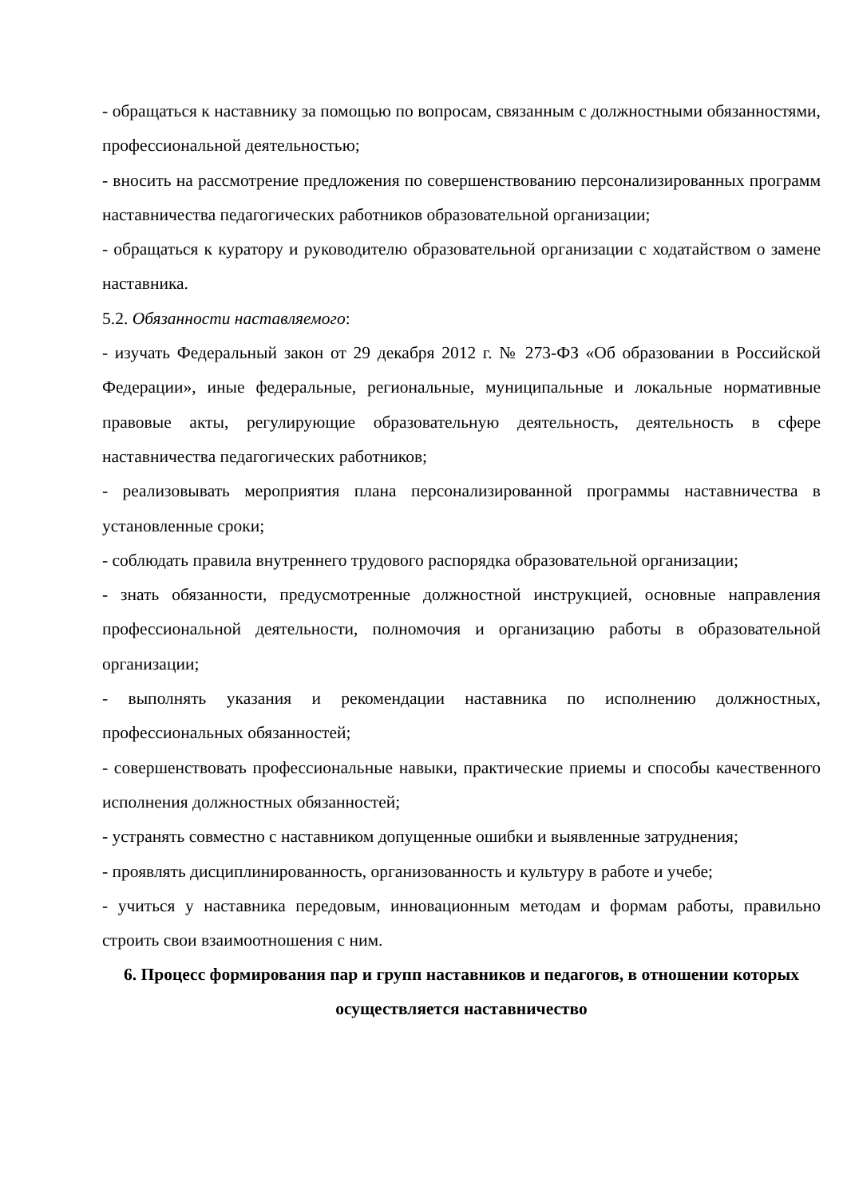- обращаться к наставнику за помощью по вопросам, связанным с должностными обязанностями, профессиональной деятельностью;
- вносить на рассмотрение предложения по совершенствованию персонализированных программ наставничества педагогических работников образовательной организации;
- обращаться к куратору и руководителю образовательной организации с ходатайством о замене наставника.
5.2. Обязанности наставляемого:
- изучать Федеральный закон от 29 декабря 2012 г. № 273-ФЗ «Об образовании в Российской Федерации», иные федеральные, региональные, муниципальные и локальные нормативные правовые акты, регулирующие образовательную деятельность, деятельность в сфере наставничества педагогических работников;
- реализовывать мероприятия плана персонализированной программы наставничества в установленные сроки;
- соблюдать правила внутреннего трудового распорядка образовательной организации;
- знать обязанности, предусмотренные должностной инструкцией, основные направления профессиональной деятельности, полномочия и организацию работы в образовательной организации;
- выполнять указания и рекомендации наставника по исполнению должностных, профессиональных обязанностей;
- совершенствовать профессиональные навыки, практические приемы и способы качественного исполнения должностных обязанностей;
- устранять совместно с наставником допущенные ошибки и выявленные затруднения;
- проявлять дисциплинированность, организованность и культуру в работе и учебе;
- учиться у наставника передовым, инновационным методам и формам работы, правильно строить свои взаимоотношения с ним.
6. Процесс формирования пар и групп наставников и педагогов, в отношении которых осуществляется наставничество